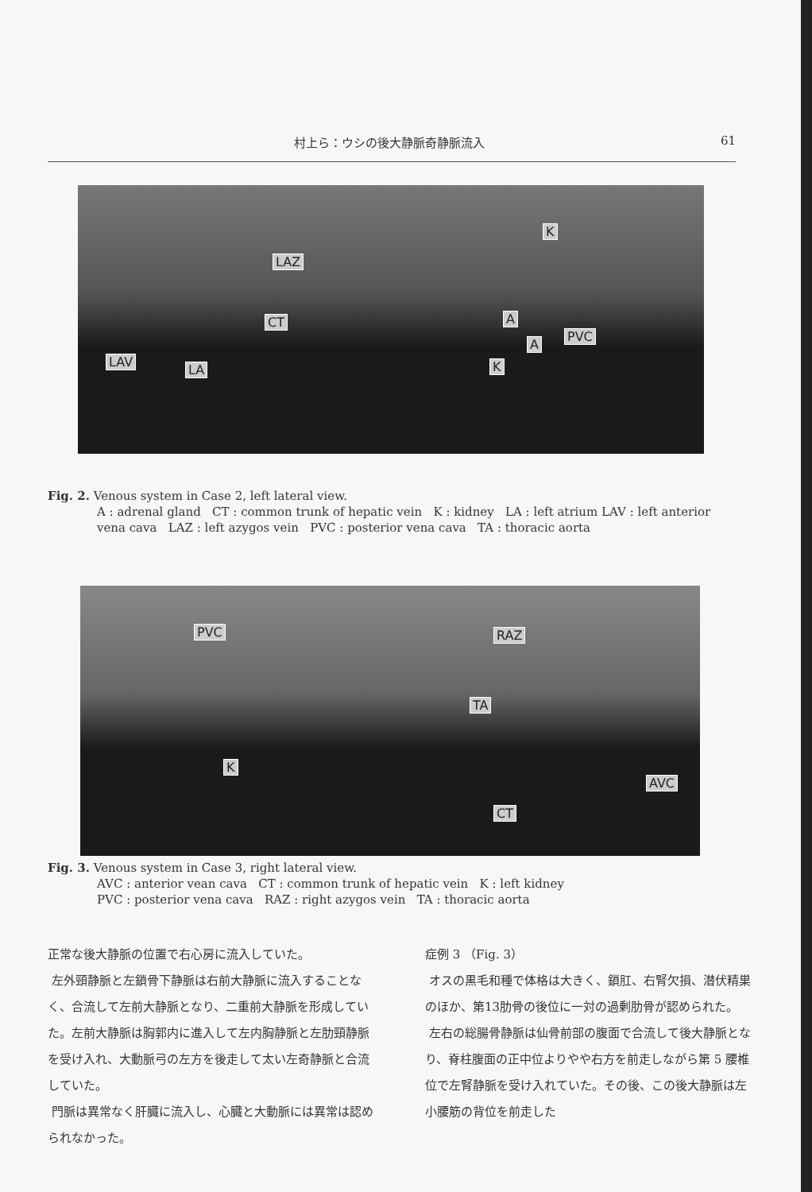村上ら：ウシの後大静脈奇静脈流入 61
LAZ
K
CT A
PVC
A
K LAV
LA
Fig. 2. Venous system in Case 2, left lateral view.
A : adrenal gland CT : common trunk of hepatic vein K : kidney LA : left atrium LAV : left anterior vena cava LAZ : left azygos vein PVC : posterior vena cava TA : thoracic aorta
PVC RAZ
TA
K
AVC
CT
Fig. 3. Venous system in Case 3, right lateral view.
AVC : anterior vean cava CT : common trunk of hepatic vein K : left kidney
PVC : posterior vena cava RAZ : right azygos vein TA : thoracic aorta
正常な後大静脈の位置で右心房に流入していた。
左外頸静脈と左鎖骨下静脈は右前大静脈に流入することなく、合流して左前大静脈となり、二重前大静脈を形成していた。左前大静脈は胸郭内に進入して左内胸静脈と左肋頸静脈を受け入れ、大動脈弓の左方を後走して太い左奇静脈と合流していた。
門脈は異常なく肝臓に流入し、心臓と大動脈には異常は認められなかった。
症例 3 （Fig. 3）
オスの黒毛和種で体格は大きく、鎖肛、右腎欠損、潜伏精巣のほか、第13肋骨の後位に一対の過剰肋骨が認められた。
左右の総腸骨静脈は仙骨前部の腹面で合流して後大静脈となり、脊柱腹面の正中位よりやや右方を前走しながら第 5 腰椎位で左腎静脈を受け入れていた。その後、この後大静脈は左小腰筋の背位を前走した